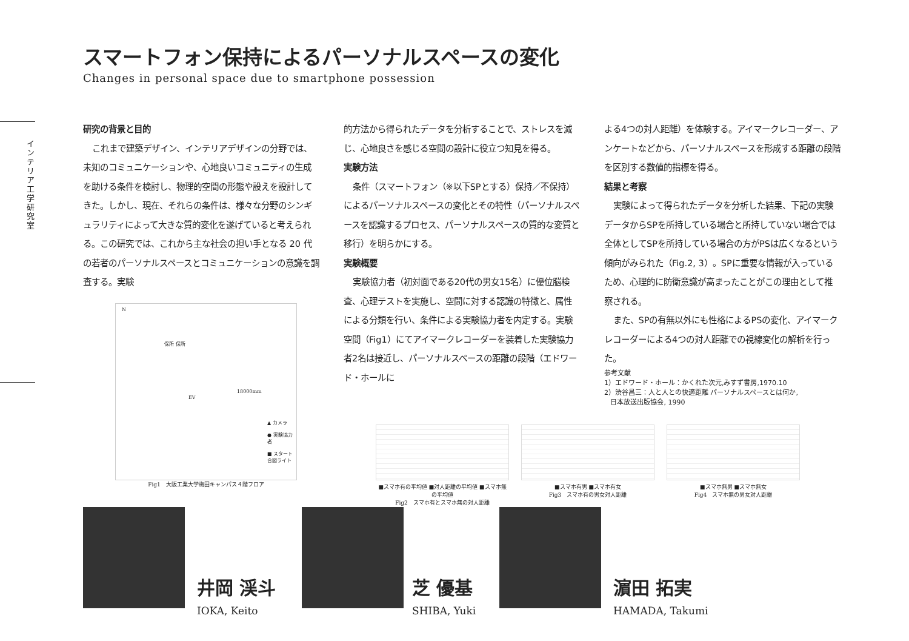インテリア工学研究室
スマートフォン保持によるパーソナルスペースの変化
Changes in personal space due to smartphone possession
研究の背景と目的
これまで建築デザイン、インテリアデザインの分野では、未知のコミュニケーションや、心地良いコミュニティの生成を助ける条件を検討し、物理的空間の形態や設えを設計してきた。しかし、現在、それらの条件は、様々な分野のシンギュラリティによって大きな質的変化を遂げていると考えられる。この研究では、これから主な社会の担い手となる 20 代の若者のパーソナルスペースとコミュニケーションの意識を調査する。実験
的方法から得られたデータを分析することで、ストレスを減じ、心地良さを感じる空間の設計に役立つ知見を得る。
実験方法
条件（スマートフォン（※以下SPとする）保持／不保持）によるパーソナルスペースの変化とその特性（パーソナルスペースを認識するプロセス、パーソナルスペースの質的な変質と移行）を明らかにする。
実験概要
実験協力者（初対面である20代の男女15名）に優位脳検査、心理テストを実施し、空間に対する認識の特徴と、属性による分類を行い、条件による実験協力者を内定する。実験空間（Fig1）にてアイマークレコーダーを装着した実験協力者2名は接近し、パーソナルスペースの距離の段階（エドワード・ホールに
よる4つの対人距離）を体験する。アイマークレコーダー、アンケートなどから、パーソナルスペースを形成する距離の段階を区別する数値的指標を得る。
結果と考察
実験によって得られたデータを分析した結果、下記の実験データからSPを所持している場合と所持していない場合では全体としてSPを所持している場合の方がPSは広くなるという傾向がみられた（Fig.2, 3）。SPに重要な情報が入っているため、心理的に防衛意識が高まったことがこの理由として推察される。
また、SPの有無以外にも性格によるPSの変化、アイマークレコーダーによる4つの対人距離での視線変化の解析を行った。
参考文献
1）エドワード・ホール：かくれた次元,みすず書房,1970.10
2）渋谷昌三：人と人との快適距離 パーソナルスペースとは何か,
日本放送出版協会, 1990
N
▲ カメラ
● 実験協力者
■ スタート合図ライト
18000mm
保所 保所
EV
Fig1　大阪工業大学梅田キャンパス４階フロア
■スマホ有の平均値 ■対人距離の平均値 ■スマホ無の平均値
Fig2　スマホ有とスマホ無の対人距離
■スマホ有男 ■スマホ有女
Fig3　スマホ有の男女対人距離
■スマホ無男 ■スマホ無女
Fig4　スマホ無の男女対人距離
井岡 渓斗
IOKA, Keito
芝 優基
SHIBA, Yuki
濵田 拓実
HAMADA, Takumi